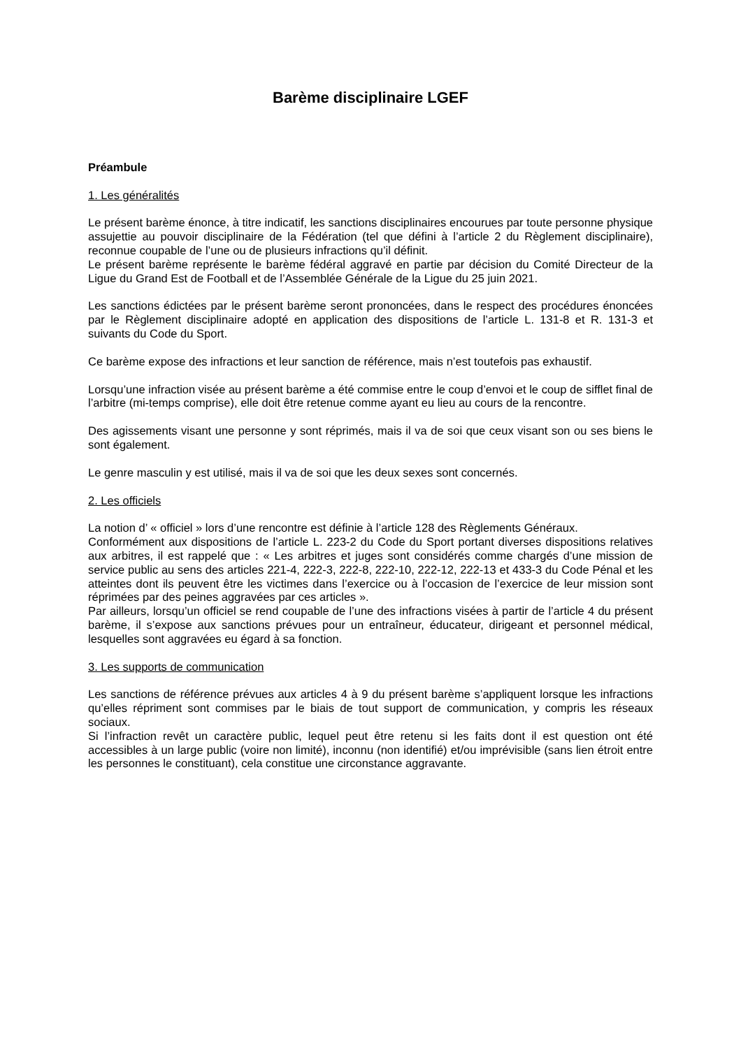Barème disciplinaire LGEF
Préambule
1. Les généralités
Le présent barème énonce, à titre indicatif, les sanctions disciplinaires encourues par toute personne physique assujettie au pouvoir disciplinaire de la Fédération (tel que défini à l’article 2 du Règlement disciplinaire), reconnue coupable de l’une ou de plusieurs infractions qu’il définit.
Le présent barème représente le barème fédéral aggravé en partie par décision du Comité Directeur de la Ligue du Grand Est de Football et de l’Assemblée Générale de la Ligue du 25 juin 2021.
Les sanctions édictées par le présent barème seront prononcées, dans le respect des procédures énoncées par le Règlement disciplinaire adopté en application des dispositions de l’article L. 131-8 et R. 131-3 et suivants du Code du Sport.
Ce barème expose des infractions et leur sanction de référence, mais n’est toutefois pas exhaustif.
Lorsqu’une infraction visée au présent barème a été commise entre le coup d’envoi et le coup de sifflet final de l’arbitre (mi-temps comprise), elle doit être retenue comme ayant eu lieu au cours de la rencontre.
Des agissements visant une personne y sont réprimés, mais il va de soi que ceux visant son ou ses biens le sont également.
Le genre masculin y est utilisé, mais il va de soi que les deux sexes sont concernés.
2. Les officiels
La notion d’ « officiel » lors d’une rencontre est définie à l’article 128 des Règlements Généraux.
Conformément aux dispositions de l’article L. 223-2 du Code du Sport portant diverses dispositions relatives aux arbitres, il est rappelé que : « Les arbitres et juges sont considérés comme chargés d’une mission de service public au sens des articles 221-4, 222-3, 222-8, 222-10, 222-12, 222-13 et 433-3 du Code Pénal et les atteintes dont ils peuvent être les victimes dans l’exercice ou à l’occasion de l’exercice de leur mission sont réprimées par des peines aggravées par ces articles ».
Par ailleurs, lorsqu’un officiel se rend coupable de l’une des infractions visées à partir de l’article 4 du présent barème, il s’expose aux sanctions prévues pour un entraîneur, éducateur, dirigeant et personnel médical, lesquelles sont aggravées eu égard à sa fonction.
3. Les supports de communication
Les sanctions de référence prévues aux articles 4 à 9 du présent barème s’appliquent lorsque les infractions qu’elles répriment sont commises par le biais de tout support de communication, y compris les réseaux sociaux.
Si l’infraction revêt un caractère public, lequel peut être retenu si les faits dont il est question ont été accessibles à un large public (voire non limité), inconnu (non identifié) et/ou imprévisible (sans lien étroit entre les personnes le constituant), cela constitue une circonstance aggravante.